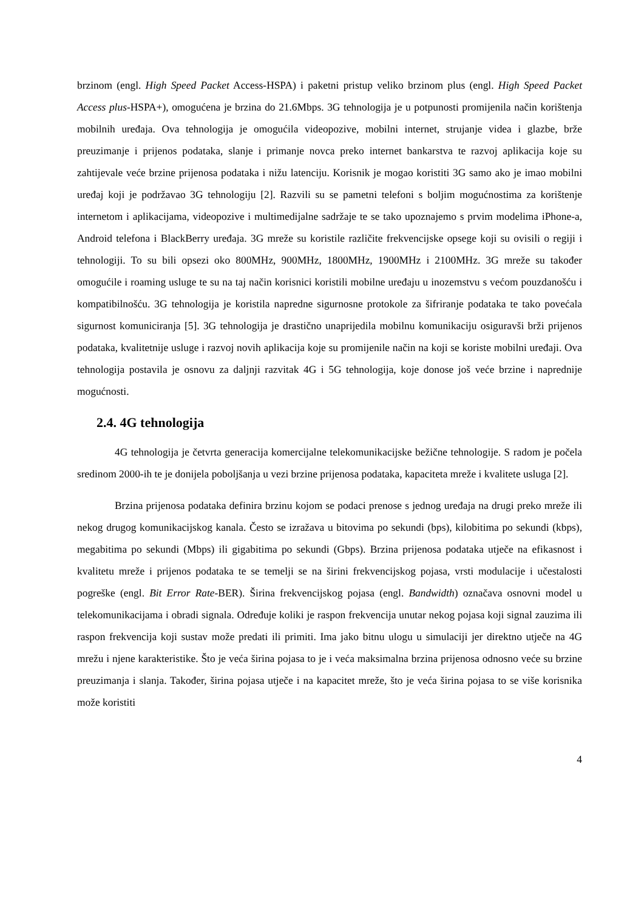brzinom (engl. High Speed Packet Access-HSPA) i paketni pristup veliko brzinom plus (engl. High Speed Packet Access plus-HSPA+), omogućena je brzina do 21.6Mbps. 3G tehnologija je u potpunosti promijenila način korištenja mobilnih uređaja. Ova tehnologija je omogućila videopozive, mobilni internet, strujanje videa i glazbe, brže preuzimanje i prijenos podataka, slanje i primanje novca preko internet bankarstva te razvoj aplikacija koje su zahtijevale veće brzine prijenosa podataka i nižu latenciju. Korisnik je mogao koristiti 3G samo ako je imao mobilni uređaj koji je podržavao 3G tehnologiju [2]. Razvili su se pametni telefoni s boljim mogućnostima za korištenje internetom i aplikacijama, videopozive i multimedijalne sadržaje te se tako upoznajemo s prvim modelima iPhone-a, Android telefona i BlackBerry uređaja. 3G mreže su koristile različite frekvencijske opsege koji su ovisili o regiji i tehnologiji. To su bili opsezi oko 800MHz, 900MHz, 1800MHz, 1900MHz i 2100MHz. 3G mreže su također omogućile i roaming usluge te su na taj način korisnici koristili mobilne uređaju u inozemstvu s većom pouzdanošću i kompatibilnošću. 3G tehnologija je koristila napredne sigurnosne protokole za šifriranje podataka te tako povećala sigurnost komuniciranja [5]. 3G tehnologija je drastično unaprijedila mobilnu komunikaciju osiguravši brži prijenos podataka, kvalitetnije usluge i razvoj novih aplikacija koje su promijenile način na koji se koriste mobilni uređaji. Ova tehnologija postavila je osnovu za daljnji razvitak 4G i 5G tehnologija, koje donose još veće brzine i naprednije mogućnosti.
2.4. 4G tehnologija
4G tehnologija je četvrta generacija komercijalne telekomunikacijske bežične tehnologije. S radom je počela sredinom 2000-ih te je donijela poboljšanja u vezi brzine prijenosa podataka, kapaciteta mreže i kvalitete usluga [2].
Brzina prijenosa podataka definira brzinu kojom se podaci prenose s jednog uređaja na drugi preko mreže ili nekog drugog komunikacijskog kanala. Često se izražava u bitovima po sekundi (bps), kilobitima po sekundi (kbps), megabitima po sekundi (Mbps) ili gigabitima po sekundi (Gbps). Brzina prijenosa podataka utječe na efikasnost i kvalitetu mreže i prijenos podataka te se temelji se na širini frekvencijskog pojasa, vrsti modulacije i učestalosti pogreške (engl. Bit Error Rate-BER). Širina frekvencijskog pojasa (engl. Bandwidth) označava osnovni model u telekomunikacijama i obradi signala. Određuje koliki je raspon frekvencija unutar nekog pojasa koji signal zauzima ili raspon frekvencija koji sustav može predati ili primiti. Ima jako bitnu ulogu u simulaciji jer direktno utječe na 4G mrežu i njene karakteristike. Što je veća širina pojasa to je i veća maksimalna brzina prijenosa odnosno veće su brzine preuzimanja i slanja. Također, širina pojasa utječe i na kapacitet mreže, što je veća širina pojasa to se više korisnika može koristiti
4